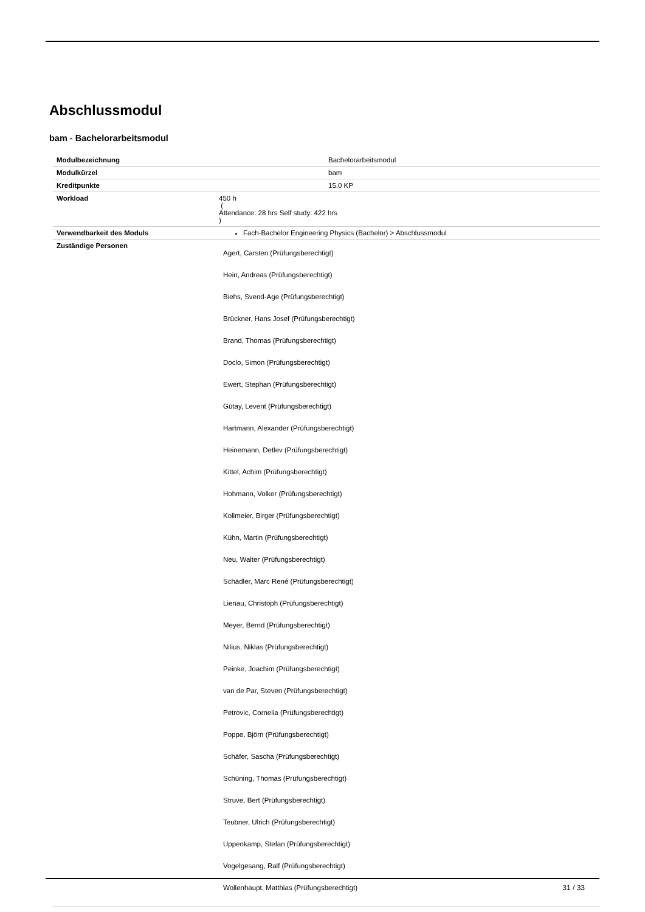Abschlussmodul
bam - Bachelorarbeitsmodul
| Modulbezeichnung | Bachelorarbeitsmodul |
| Modulkürzel | bam |
| Kreditpunkte | 15.0 KP |
| Workload | 450 h ( Attendance: 28 hrs Self study: 422 hrs ) |
| Verwendbarkeit des Moduls | Fach-Bachelor Engineering Physics (Bachelor) > Abschlussmodul |
| Zuständige Personen | Agert, Carsten (Prüfungsberechtigt) Hein, Andreas (Prüfungsberechtigt) Biehs, Svend-Age (Prüfungsberechtigt) Brückner, Hans Josef (Prüfungsberechtigt) Brand, Thomas (Prüfungsberechtigt) Doclo, Simon (Prüfungsberechtigt) Ewert, Stephan (Prüfungsberechtigt) Gütay, Levent (Prüfungsberechtigt) Hartmann, Alexander (Prüfungsberechtigt) Heinemann, Detlev (Prüfungsberechtigt) Kittel, Achim (Prüfungsberechtigt) Hohmann, Volker (Prüfungsberechtigt) Kollmeier, Birger (Prüfungsberechtigt) Kühn, Martin (Prüfungsberechtigt) Neu, Walter (Prüfungsberechtigt) Schädler, Marc René (Prüfungsberechtigt) Lienau, Christoph (Prüfungsberechtigt) Meyer, Bernd (Prüfungsberechtigt) Nilius, Niklas (Prüfungsberechtigt) Peinke, Joachim (Prüfungsberechtigt) van de Par, Steven (Prüfungsberechtigt) Petrovic, Cornelia (Prüfungsberechtigt) Poppe, Björn (Prüfungsberechtigt) Schäfer, Sascha (Prüfungsberechtigt) Schüning, Thomas (Prüfungsberechtigt) Struve, Bert (Prüfungsberechtigt) Teubner, Ulrich (Prüfungsberechtigt) Uppenkamp, Stefan (Prüfungsberechtigt) Vogelgesang, Ralf (Prüfungsberechtigt) Wollenhaupt, Matthias (Prüfungsberechtigt) |
31 / 33